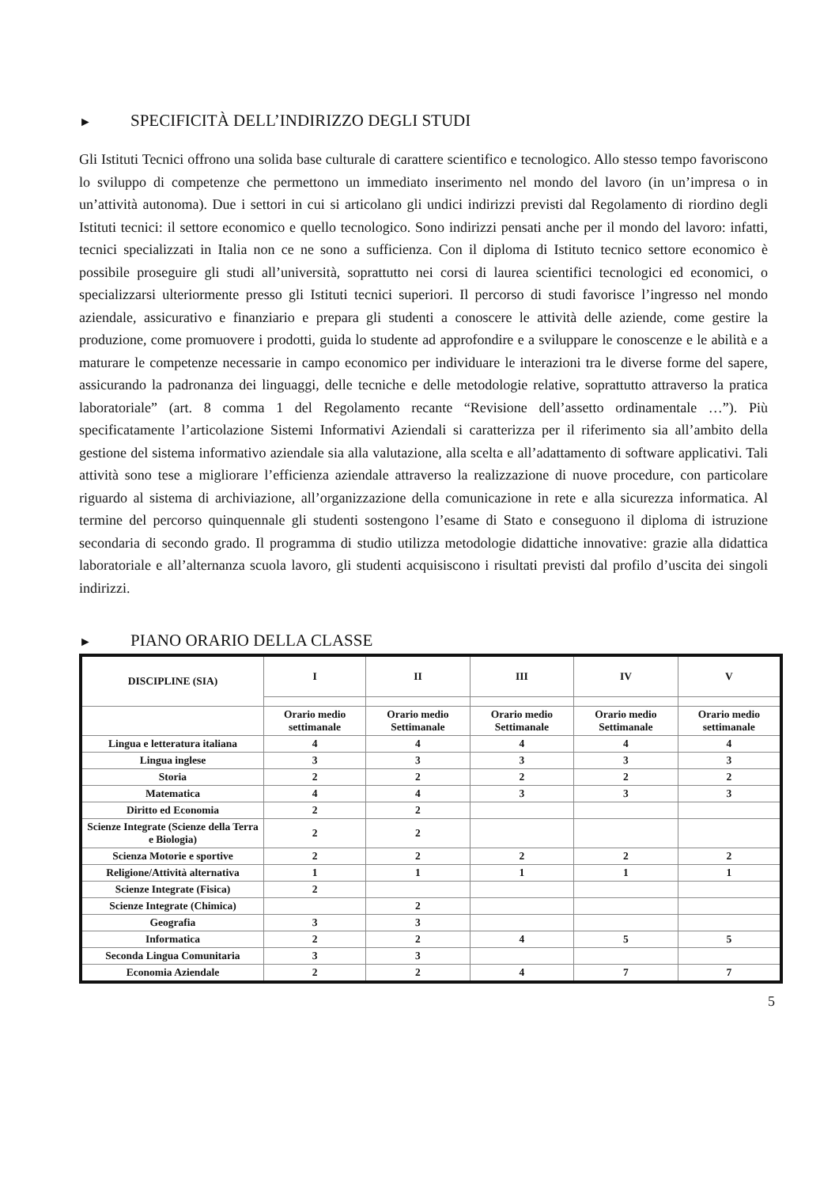► SPECIFICITÀ DELL’INDIRIZZO DEGLI STUDI
Gli Istituti Tecnici offrono una solida base culturale di carattere scientifico e tecnologico. Allo stesso tempo favoriscono lo sviluppo di competenze che permettono un immediato inserimento nel mondo del lavoro (in un’impresa o in un’attività autonoma). Due i settori in cui si articolano gli undici indirizzi previsti dal Regolamento di riordino degli Istituti tecnici: il settore economico e quello tecnologico. Sono indirizzi pensati anche per il mondo del lavoro: infatti, tecnici specializzati in Italia non ce ne sono a sufficienza. Con il diploma di Istituto tecnico settore economico è possibile proseguire gli studi all’università, soprattutto nei corsi di laurea scientifici tecnologici ed economici, o specializzarsi ulteriormente presso gli Istituti tecnici superiori. Il percorso di studi favorisce l’ingresso nel mondo aziendale, assicurativo e finanziario e prepara gli studenti a conoscere le attività delle aziende, come gestire la produzione, come promuovere i prodotti, guida lo studente ad approfondire e a sviluppare le conoscenze e le abilità e a maturare le competenze necessarie in campo economico per individuare le interazioni tra le diverse forme del sapere, assicurando la padronanza dei linguaggi, delle tecniche e delle metodologie relative, soprattutto attraverso la pratica laboratoriale” (art. 8 comma 1 del Regolamento recante “Revisione dell’assetto ordinamentale …”). Più specificatamente l’articolazione Sistemi Informativi Aziendali si caratterizza per il riferimento sia all’ambito della gestione del sistema informativo aziendale sia alla valutazione, alla scelta e all’adattamento di software applicativi. Tali attività sono tese a migliorare l’efficienza aziendale attraverso la realizzazione di nuove procedure, con particolare riguardo al sistema di archiviazione, all’organizzazione della comunicazione in rete e alla sicurezza informatica. Al termine del percorso quinquennale gli studenti sostengono l’esame di Stato e conseguono il diploma di istruzione secondaria di secondo grado. Il programma di studio utilizza metodologie didattiche innovative: grazie alla didattica laboratoriale e all’alternanza scuola lavoro, gli studenti acquisiscono i risultati previsti dal profilo d’uscita dei singoli indirizzi.
► PIANO ORARIO DELLA CLASSE
| DISCIPLINE (SIA) | I | II | III | IV | V |
| --- | --- | --- | --- | --- | --- |
| | Orario medio settimanale | Orario medio Settimanale | Orario medio Settimanale | Orario medio Settimanale | Orario medio settimanale |
| Lingua e letteratura italiana | 4 | 4 | 4 | 4 | 4 |
| Lingua inglese | 3 | 3 | 3 | 3 | 3 |
| Storia | 2 | 2 | 2 | 2 | 2 |
| Matematica | 4 | 4 | 3 | 3 | 3 |
| Diritto ed Economia | 2 | 2 | | | |
| Scienze Integrate (Scienze della Terra e Biologia) | 2 | 2 | | | |
| Scienza Motorie e sportive | 2 | 2 | 2 | 2 | 2 |
| Religione/Attività alternativa | 1 | 1 | 1 | 1 | 1 |
| Scienze Integrate (Fisica) | 2 | | | | |
| Scienze Integrate (Chimica) | | 2 | | | |
| Geografia | 3 | 3 | | | |
| Informatica | 2 | 2 | 4 | 5 | 5 |
| Seconda Lingua Comunitaria | 3 | 3 | | | |
| Economia Aziendale | 2 | 2 | 4 | 7 | 7 |
5